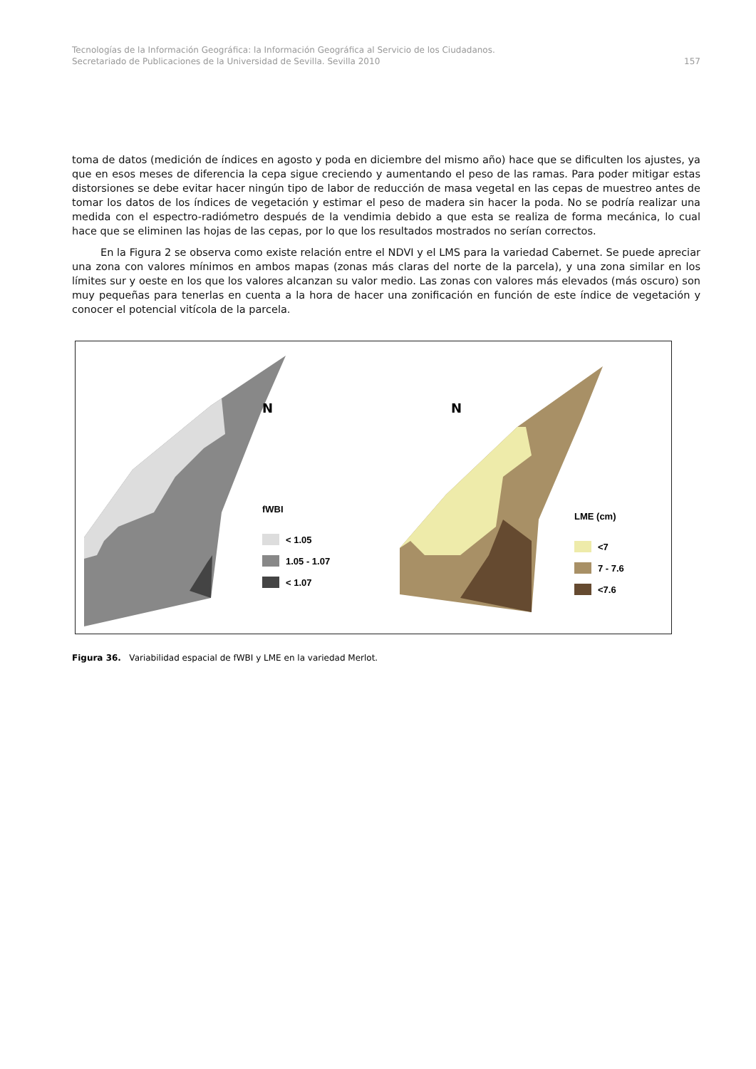Tecnologías de la Información Geográfica: la Información Geográfica al Servicio de los Ciudadanos.
Secretariado de Publicaciones de la Universidad de Sevilla. Sevilla 2010
157
toma de datos (medición de índices en agosto y poda en diciembre del mismo año) hace que se dificulten los ajustes, ya que en esos meses de diferencia la cepa sigue creciendo y aumentando el peso de las ramas. Para poder mitigar estas distorsiones se debe evitar hacer ningún tipo de labor de reducción de masa vegetal en las cepas de muestreo antes de tomar los datos de los índices de vegetación y estimar el peso de madera sin hacer la poda. No se podría realizar una medida con el espectro-radiómetro después de la vendimia debido a que esta se realiza de forma mecánica, lo cual hace que se eliminen las hojas de las cepas, por lo que los resultados mostrados no serían correctos.
En la Figura 2 se observa como existe relación entre el NDVI y el LMS para la variedad Cabernet. Se puede apreciar una zona con valores mínimos en ambos mapas (zonas más claras del norte de la parcela), y una zona similar en los límites sur y oeste en los que los valores alcanzan su valor medio. Las zonas con valores más elevados (más oscuro) son muy pequeñas para tenerlas en cuenta a la hora de hacer una zonificación en función de este índice de vegetación y conocer el potencial vitícola de la parcela.
N
N
fWBI
< 1.05
1.05 - 1.07
< 1.07
LME (cm)
<7
7 - 7.6
<7.6
Figura 36. Variabilidad espacial de fWBI y LME en la variedad Merlot.